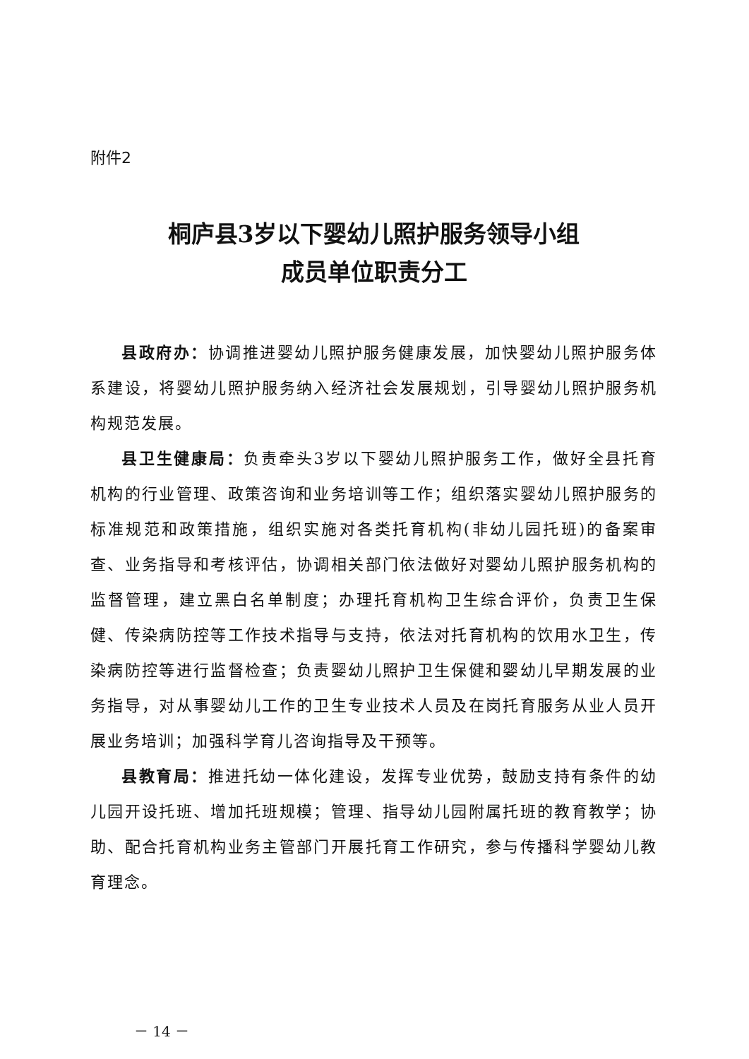附件2
桐庐县3岁以下婴幼儿照护服务领导小组
成员单位职责分工
县政府办：协调推进婴幼儿照护服务健康发展，加快婴幼儿照护服务体系建设，将婴幼儿照护服务纳入经济社会发展规划，引导婴幼儿照护服务机构规范发展。
县卫生健康局：负责牵头3岁以下婴幼儿照护服务工作，做好全县托育机构的行业管理、政策咨询和业务培训等工作；组织落实婴幼儿照护服务的标准规范和政策措施，组织实施对各类托育机构(非幼儿园托班)的备案审查、业务指导和考核评估，协调相关部门依法做好对婴幼儿照护服务机构的监督管理，建立黑白名单制度；办理托育机构卫生综合评价，负责卫生保健、传染病防控等工作技术指导与支持，依法对托育机构的饮用水卫生，传染病防控等进行监督检查；负责婴幼儿照护卫生保健和婴幼儿早期发展的业务指导，对从事婴幼儿工作的卫生专业技术人员及在岗托育服务从业人员开展业务培训；加强科学育儿咨询指导及干预等。
县教育局：推进托幼一体化建设，发挥专业优势，鼓励支持有条件的幼儿园开设托班、增加托班规模；管理、指导幼儿园附属托班的教育教学；协助、配合托育机构业务主管部门开展托育工作研究，参与传播科学婴幼儿教育理念。
－ 14 －